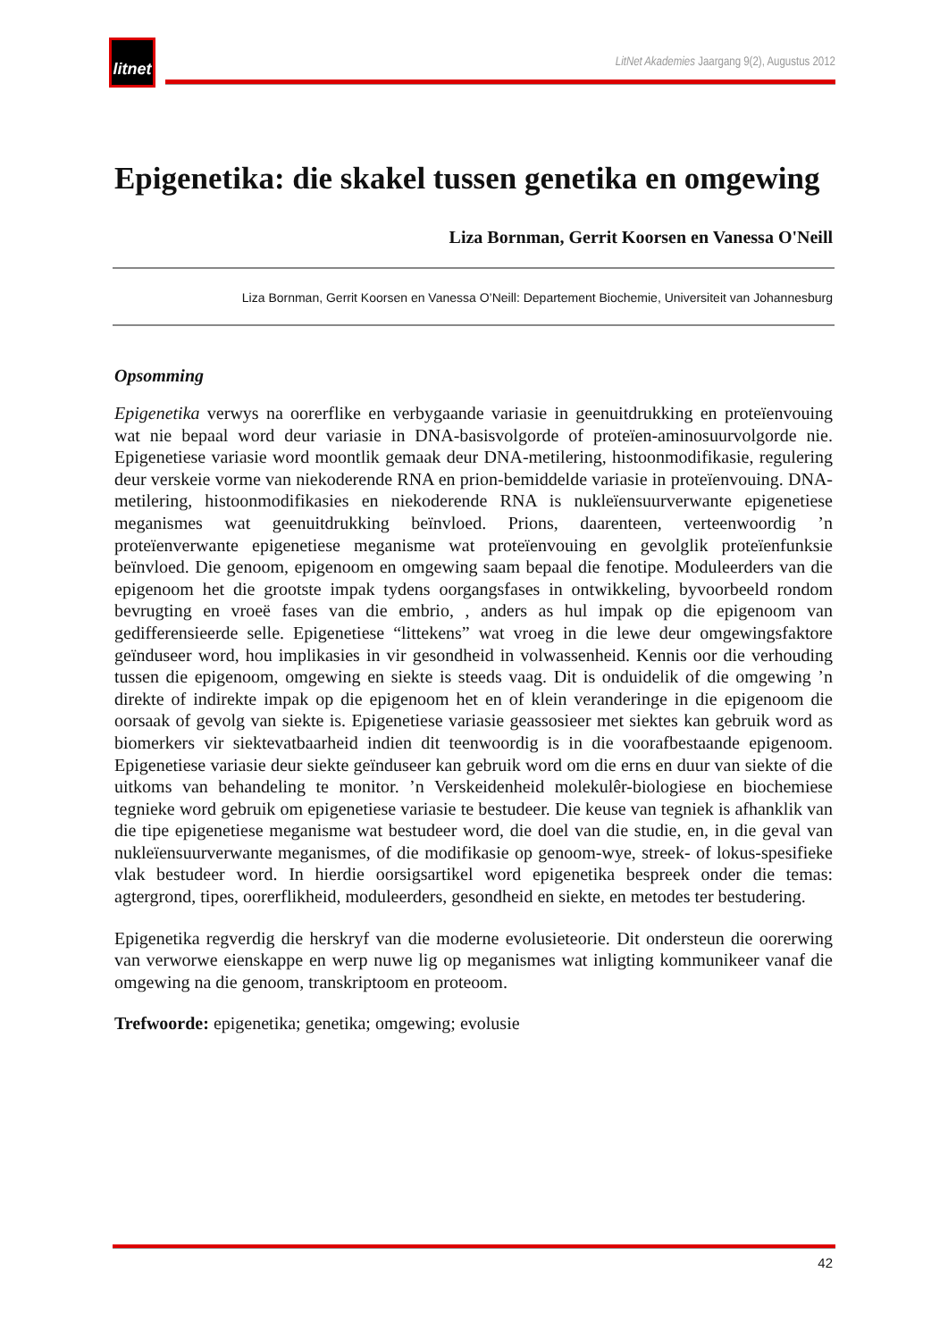litnet
LitNet Akademies Jaargang 9(2), Augustus 2012
Epigenetika: die skakel tussen genetika en omgewing
Liza Bornman, Gerrit Koorsen en Vanessa O'Neill
Liza Bornman, Gerrit Koorsen en Vanessa O’Neill: Departement Biochemie, Universiteit van Johannesburg
Opsomming
Epigenetika verwys na oorerflike en verbygaande variasie in geenuitdrukking en proteïenvouing wat nie bepaal word deur variasie in DNA-basisvolgorde of proteïen-aminosuurvolgorde nie. Epigenetiese variasie word moontlik gemaak deur DNA-metilering, histoonmodifikasie, regulering deur verskeie vorme van niekoderende RNA en prion-bemiddelde variasie in proteïenvouing. DNA-metilering, histoonmodifikasies en niekoderende RNA is nukleïensuurverwante epigenetiese meganismes wat geenuitdrukking beïnvloed. Prions, daarenteen, verteenwoordig ’n proteïenverwante epigenetiese meganisme wat proteïenvouing en gevolglik proteïenfunksie beïnvloed. Die genoom, epigenoom en omgewing saam bepaal die fenotipe. Moduleerders van die epigenoom het die grootste impak tydens oorgangsfases in ontwikkeling, byvoorbeeld rondom bevrugting en vroeë fases van die embrio, , anders as hul impak op die epigenoom van gedifferensieerde selle. Epigenetiese “littekens” wat vroeg in die lewe deur omgewingsfaktore geïnduseer word, hou implikasies in vir gesondheid in volwassenheid. Kennis oor die verhouding tussen die epigenoom, omgewing en siekte is steeds vaag. Dit is onduidelik of die omgewing ’n direkte of indirekte impak op die epigenoom het en of klein veranderinge in die epigenoom die oorsaak of gevolg van siekte is. Epigenetiese variasie geassosieer met siektes kan gebruik word as biomerkers vir siektevatbaarheid indien dit teenwoordig is in die voorafbestaande epigenoom. Epigenetiese variasie deur siekte geïnduseer kan gebruik word om die erns en duur van siekte of die uitkoms van behandeling te monitor. ’n Verskeidenheid molekulêr-biologiese en biochemiese tegnieke word gebruik om epigenetiese variasie te bestudeer. Die keuse van tegniek is afhanklik van die tipe epigenetiese meganisme wat bestudeer word, die doel van die studie, en, in die geval van nukleïensuurverwante meganismes, of die modifikasie op genoom-wye, streek- of lokus-spesifieke vlak bestudeer word. In hierdie oorsigsartikel word epigenetika bespreek onder die temas: agtergrond, tipes, oorerflikheid, moduleerders, gesondheid en siekte, en metodes ter bestudering.
Epigenetika regverdig die herskryf van die moderne evolusieteorie. Dit ondersteun die oorerwing van verworwe eienskappe en werp nuwe lig op meganismes wat inligting kommunikeer vanaf die omgewing na die genoom, transkriptoom en proteoom.
Trefwoorde: epigenetika; genetika; omgewing; evolusie
42